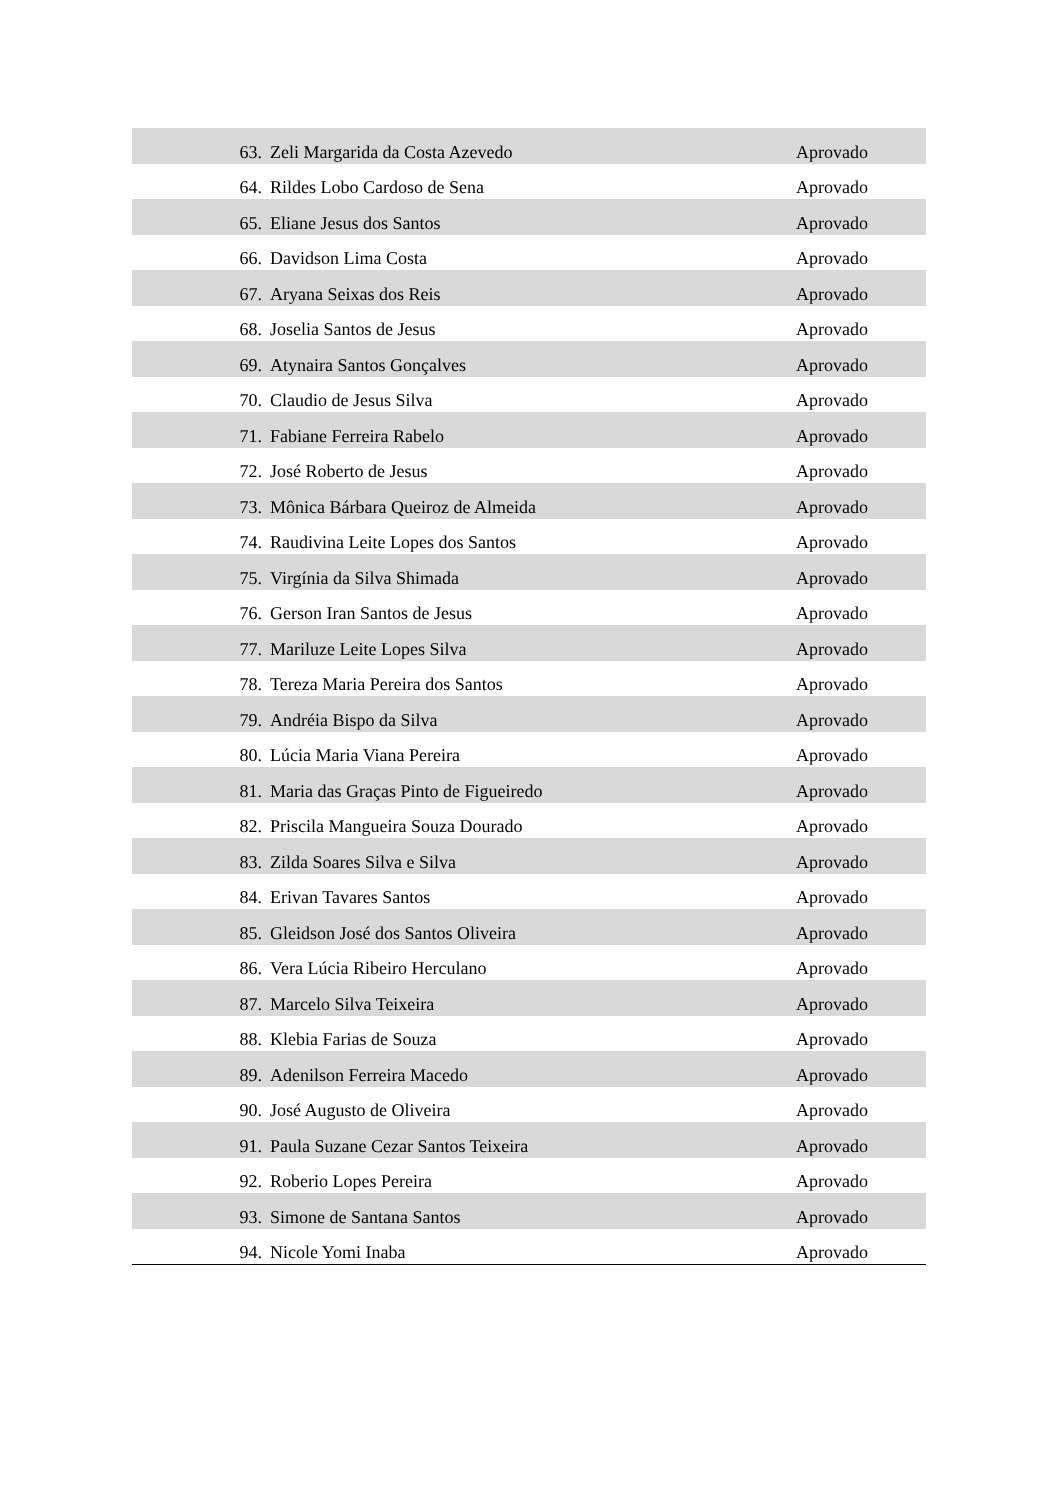| 63. | Zeli Margarida da Costa Azevedo | Aprovado |
| 64. | Rildes Lobo Cardoso de Sena | Aprovado |
| 65. | Eliane Jesus dos Santos | Aprovado |
| 66. | Davidson Lima Costa | Aprovado |
| 67. | Aryana Seixas dos Reis | Aprovado |
| 68. | Joselia Santos de Jesus | Aprovado |
| 69. | Atynaira Santos Gonçalves | Aprovado |
| 70. | Claudio de Jesus Silva | Aprovado |
| 71. | Fabiane Ferreira Rabelo | Aprovado |
| 72. | José Roberto de Jesus | Aprovado |
| 73. | Mônica Bárbara Queiroz de Almeida | Aprovado |
| 74. | Raudivina Leite Lopes dos Santos | Aprovado |
| 75. | Virgínia da Silva Shimada | Aprovado |
| 76. | Gerson Iran Santos de Jesus | Aprovado |
| 77. | Mariluze Leite Lopes Silva | Aprovado |
| 78. | Tereza Maria Pereira dos Santos | Aprovado |
| 79. | Andréia Bispo da Silva | Aprovado |
| 80. | Lúcia Maria Viana Pereira | Aprovado |
| 81. | Maria das Graças Pinto de Figueiredo | Aprovado |
| 82. | Priscila Mangueira Souza Dourado | Aprovado |
| 83. | Zilda Soares Silva e Silva | Aprovado |
| 84. | Erivan Tavares Santos | Aprovado |
| 85. | Gleidson José dos Santos Oliveira | Aprovado |
| 86. | Vera Lúcia Ribeiro Herculano | Aprovado |
| 87. | Marcelo Silva Teixeira | Aprovado |
| 88. | Klebia Farias de Souza | Aprovado |
| 89. | Adenilson Ferreira Macedo | Aprovado |
| 90. | José Augusto de Oliveira | Aprovado |
| 91. | Paula Suzane Cezar Santos Teixeira | Aprovado |
| 92. | Roberio Lopes Pereira | Aprovado |
| 93. | Simone de Santana Santos | Aprovado |
| 94. | Nicole Yomi Inaba | Aprovado |